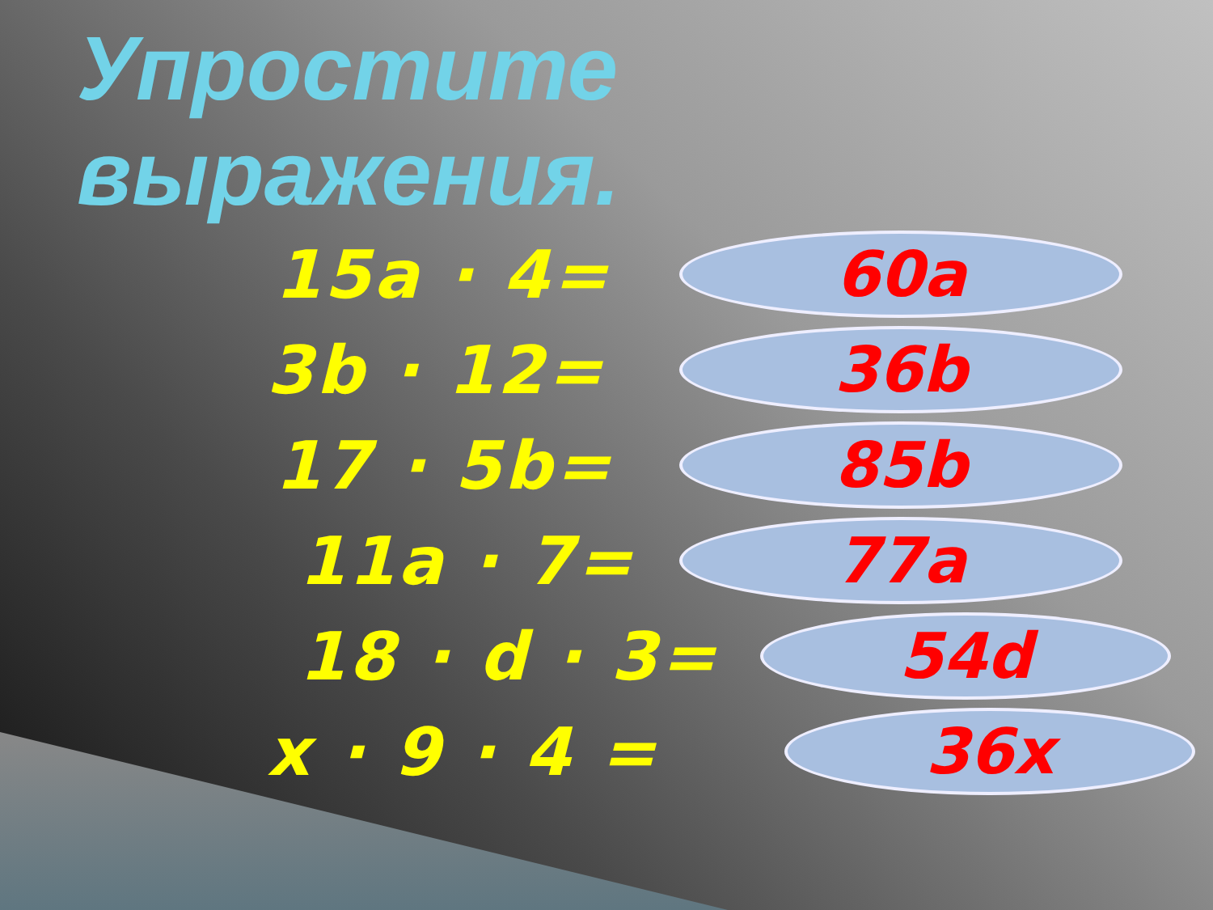Упростите
выражения.
15a · 4=
60a
3b · 12=
36b
17 · 5b=
85b
11a · 7=
77a
18 · d · 3=
54d
x · 9 · 4 =
36x